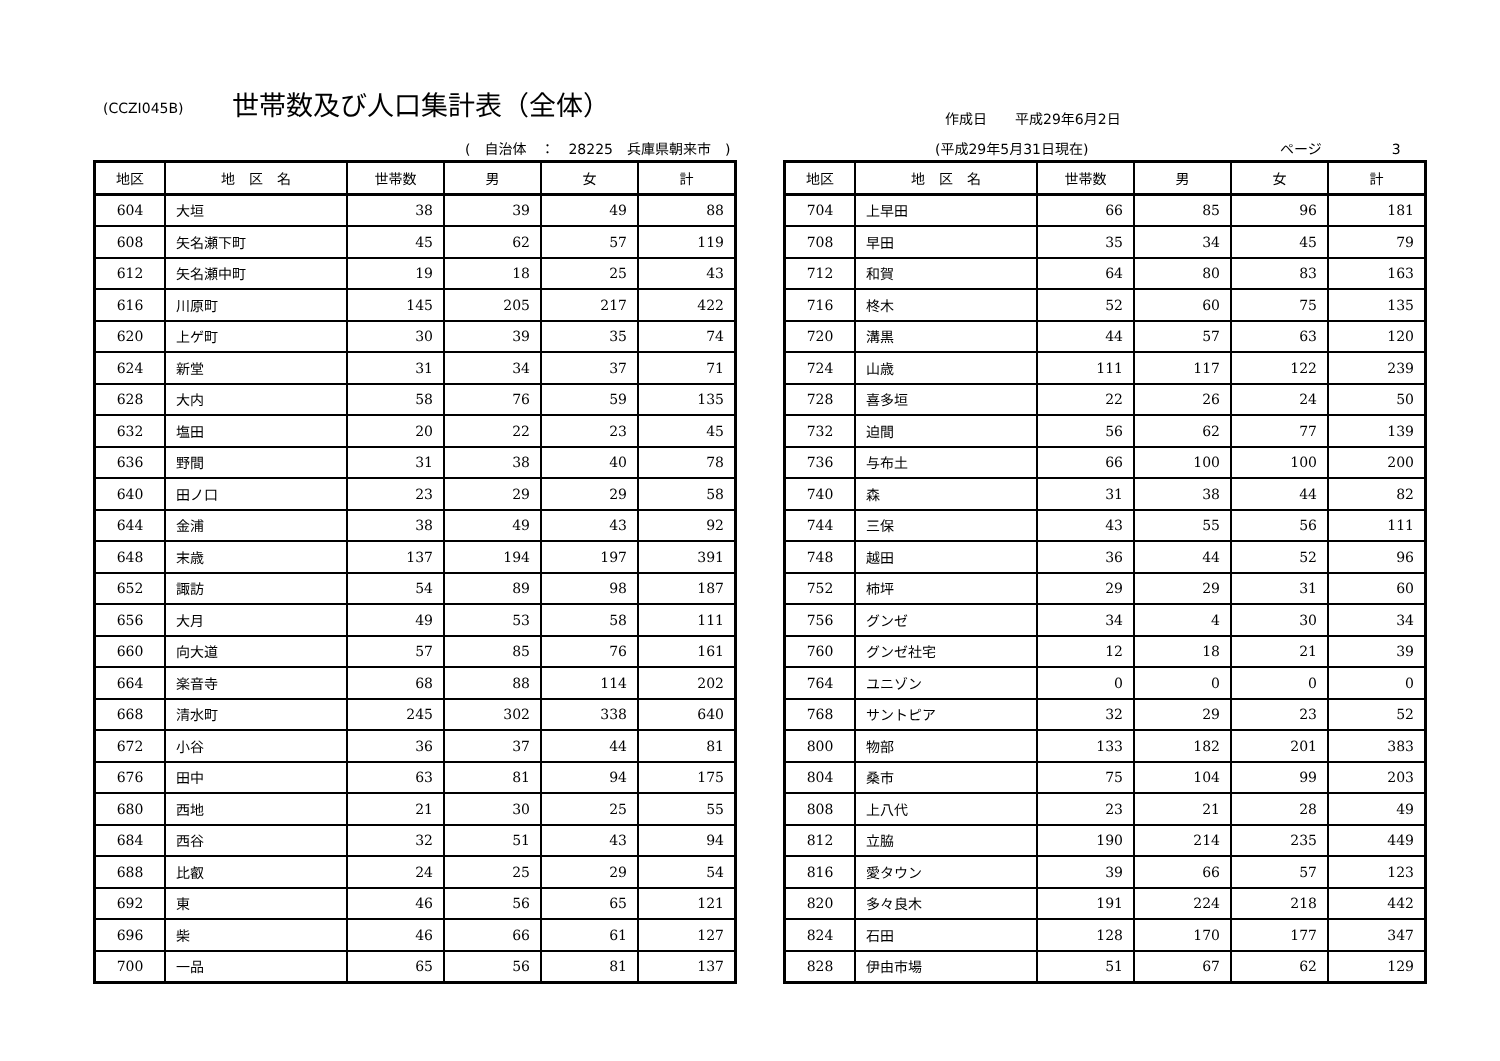(CCZI045B) 世帯数及び人口集計表（全体） 作成日　　平成29年6月2日
(　自治体　：　28225　兵庫県朝来市　) (平成29年5月31日現在) ページ　　　　　3
| 地区 | 地 区 名 | 世帯数 | 男 | 女 | 計 |
| --- | --- | --- | --- | --- | --- |
| 604 | 大垣 | 38 | 39 | 49 | 88 |
| 608 | 矢名瀬下町 | 45 | 62 | 57 | 119 |
| 612 | 矢名瀬中町 | 19 | 18 | 25 | 43 |
| 616 | 川原町 | 145 | 205 | 217 | 422 |
| 620 | 上ゲ町 | 30 | 39 | 35 | 74 |
| 624 | 新堂 | 31 | 34 | 37 | 71 |
| 628 | 大内 | 58 | 76 | 59 | 135 |
| 632 | 塩田 | 20 | 22 | 23 | 45 |
| 636 | 野間 | 31 | 38 | 40 | 78 |
| 640 | 田ノ口 | 23 | 29 | 29 | 58 |
| 644 | 金浦 | 38 | 49 | 43 | 92 |
| 648 | 末歳 | 137 | 194 | 197 | 391 |
| 652 | 諏訪 | 54 | 89 | 98 | 187 |
| 656 | 大月 | 49 | 53 | 58 | 111 |
| 660 | 向大道 | 57 | 85 | 76 | 161 |
| 664 | 楽音寺 | 68 | 88 | 114 | 202 |
| 668 | 清水町 | 245 | 302 | 338 | 640 |
| 672 | 小谷 | 36 | 37 | 44 | 81 |
| 676 | 田中 | 63 | 81 | 94 | 175 |
| 680 | 西地 | 21 | 30 | 25 | 55 |
| 684 | 西谷 | 32 | 51 | 43 | 94 |
| 688 | 比叡 | 24 | 25 | 29 | 54 |
| 692 | 東 | 46 | 56 | 65 | 121 |
| 696 | 柴 | 46 | 66 | 61 | 127 |
| 700 | 一品 | 65 | 56 | 81 | 137 |
| 地区 | 地 区 名 | 世帯数 | 男 | 女 | 計 |
| --- | --- | --- | --- | --- | --- |
| 704 | 上早田 | 66 | 85 | 96 | 181 |
| 708 | 早田 | 35 | 34 | 45 | 79 |
| 712 | 和賀 | 64 | 80 | 83 | 163 |
| 716 | 柊木 | 52 | 60 | 75 | 135 |
| 720 | 溝黒 | 44 | 57 | 63 | 120 |
| 724 | 山歳 | 111 | 117 | 122 | 239 |
| 728 | 喜多垣 | 22 | 26 | 24 | 50 |
| 732 | 迫間 | 56 | 62 | 77 | 139 |
| 736 | 与布土 | 66 | 100 | 100 | 200 |
| 740 | 森 | 31 | 38 | 44 | 82 |
| 744 | 三保 | 43 | 55 | 56 | 111 |
| 748 | 越田 | 36 | 44 | 52 | 96 |
| 752 | 柿坪 | 29 | 29 | 31 | 60 |
| 756 | グンゼ | 34 | 4 | 30 | 34 |
| 760 | グンゼ社宅 | 12 | 18 | 21 | 39 |
| 764 | ユニゾン | 0 | 0 | 0 | 0 |
| 768 | サントピア | 32 | 29 | 23 | 52 |
| 800 | 物部 | 133 | 182 | 201 | 383 |
| 804 | 桑市 | 75 | 104 | 99 | 203 |
| 808 | 上八代 | 23 | 21 | 28 | 49 |
| 812 | 立脇 | 190 | 214 | 235 | 449 |
| 816 | 愛タウン | 39 | 66 | 57 | 123 |
| 820 | 多々良木 | 191 | 224 | 218 | 442 |
| 824 | 石田 | 128 | 170 | 177 | 347 |
| 828 | 伊由市場 | 51 | 67 | 62 | 129 |